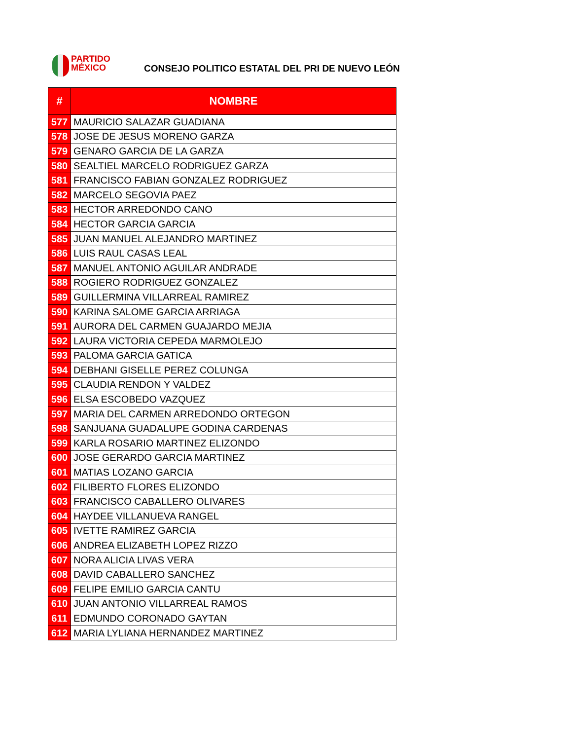PARTIDO
MÉXICO
CONSEJO POLITICO ESTATAL DEL PRI DE NUEVO LEÓN
| # | NOMBRE |
| --- | --- |
| 577 | MAURICIO SALAZAR GUADIANA |
| 578 | JOSE DE JESUS MORENO GARZA |
| 579 | GENARO GARCIA DE LA GARZA |
| 580 | SEALTIEL MARCELO RODRIGUEZ GARZA |
| 581 | FRANCISCO FABIAN GONZALEZ RODRIGUEZ |
| 582 | MARCELO SEGOVIA PAEZ |
| 583 | HECTOR ARREDONDO CANO |
| 584 | HECTOR GARCIA GARCIA |
| 585 | JUAN MANUEL ALEJANDRO MARTINEZ |
| 586 | LUIS RAUL CASAS LEAL |
| 587 | MANUEL ANTONIO AGUILAR ANDRADE |
| 588 | ROGIERO RODRIGUEZ GONZALEZ |
| 589 | GUILLERMINA VILLARREAL RAMIREZ |
| 590 | KARINA SALOME GARCIA ARRIAGA |
| 591 | AURORA DEL CARMEN GUAJARDO MEJIA |
| 592 | LAURA VICTORIA CEPEDA MARMOLEJO |
| 593 | PALOMA GARCIA GATICA |
| 594 | DEBHANI GISELLE PEREZ COLUNGA |
| 595 | CLAUDIA RENDON Y VALDEZ |
| 596 | ELSA ESCOBEDO VAZQUEZ |
| 597 | MARIA DEL CARMEN ARREDONDO ORTEGON |
| 598 | SANJUANA GUADALUPE GODINA CARDENAS |
| 599 | KARLA ROSARIO MARTINEZ ELIZONDO |
| 600 | JOSE GERARDO GARCIA MARTINEZ |
| 601 | MATIAS LOZANO GARCIA |
| 602 | FILIBERTO FLORES ELIZONDO |
| 603 | FRANCISCO CABALLERO OLIVARES |
| 604 | HAYDEE VILLANUEVA RANGEL |
| 605 | IVETTE RAMIREZ GARCIA |
| 606 | ANDREA ELIZABETH LOPEZ RIZZO |
| 607 | NORA ALICIA LIVAS VERA |
| 608 | DAVID CABALLERO SANCHEZ |
| 609 | FELIPE EMILIO GARCIA CANTU |
| 610 | JUAN ANTONIO VILLARREAL RAMOS |
| 611 | EDMUNDO CORONADO GAYTAN |
| 612 | MARIA LYLIANA HERNANDEZ MARTINEZ |